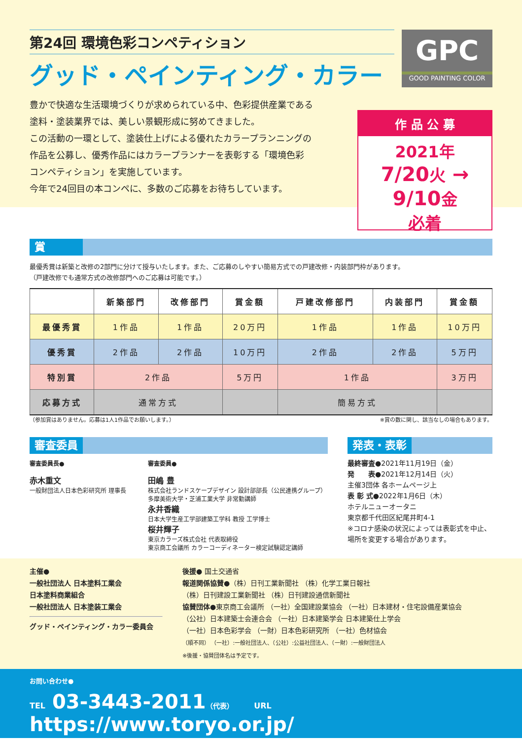第24回 環境色彩コンペティション
グッド・ペインティング・カラー
豊かで快適な生活環境づくりが求められている中、色彩提供産業である
塗料・塗装業界では、美しい景観形成に努めてきました。
この活動の一環として、塗装仕上げによる優れたカラープランニングの
作品を公募し、優秀作品にはカラープランナーを表彰する「環境色彩
コンペティション」を実施しています。
今年で24回目の本コンペに、多数のご応募をお待ちしています。
GPC
GOOD PAINTING COLOR
作 品 公 募
2021年
7/20火 → 9/10金
必着
賞
最優秀賞は新築と改修の2部門に分けて授与いたします。また、ご応募のしやすい簡易方式での戸建改修・内装部門枠があります。
（戸建改修でも通常方式の改修部門へのご応募は可能です。）
| | 新築部門 | 改修部門 | 賞金額 | 戸建改修部門 | 内装部門 | 賞金額 |
| --- | --- | --- | --- | --- | --- | --- |
| 最優秀賞 | 1作品 | 1作品 | 20万円 | 1作品 | 1作品 | 10万円 |
| 優秀賞 | 2作品 | 2作品 | 10万円 | 2作品 | 2作品 | 5万円 |
| 特別賞 | 2作品 | | 5万円 | 1作品 | | 3万円 |
| 応募方式 | 通常方式 | | | 簡易方式 | | |
（参加賞はありません。応募は1人1作品でお願いします。） ※賞の数に関し、該当なしの場合もあります。
審査委員
審査委員長●
赤木重文
一般財団法人日本色彩研究所 理事長
審査委員●
田嶋 豊
株式会社ランドスケープデザイン 設計部部長（公民連携グループ）
多摩美術大学・芝浦工業大学 非常勤講師
永井香織
日本大学生産工学部建築工学科 教授 工学博士
桜井輝子
東京カラーズ株式会社 代表取締役
東京商工会議所 カラーコーディネーター検定試験認定講師
発表・表彰
最終審査●2021年11月19日（金）
発　　表●2021年12月14日（火）
主催3団体 各ホームページ上
表 彰 式●2022年1月6日（木）
ホテルニューオータニ
東京都千代田区紀尾井町4-1
※コロナ感染の状況によっては表彰式を中止、場所を変更する場合があります。
主催●
一般社団法人 日本塗料工業会
日本塗料商業組合
一般社団法人 日本塗装工業会
グッド・ペインティング・カラー委員会
後援● 国土交通省
報道関係協賛●（株）日刊工業新聞社 （株）化学工業日報社
（株）日刊建設工業新聞社 （株）日刊建設通信新聞社
協賛団体●東京商工会議所 （一社）全国建設業協会 （一社）日本建材・住宅設備産業協会
（公社）日本建築士会連合会 （一社）日本建築学会 日本建築仕上学会
（一社）日本色彩学会 （一財）日本色彩研究所 （一社）色材協会
（順不同） （一社）:一般社団法人、（公社）:公益社団法人、（一財）:一般財団法人
※後援・協賛団体名は予定です。
お問い合わせ●
TEL 03-3443-2011（代表） URL https://www.toryo.or.jp/